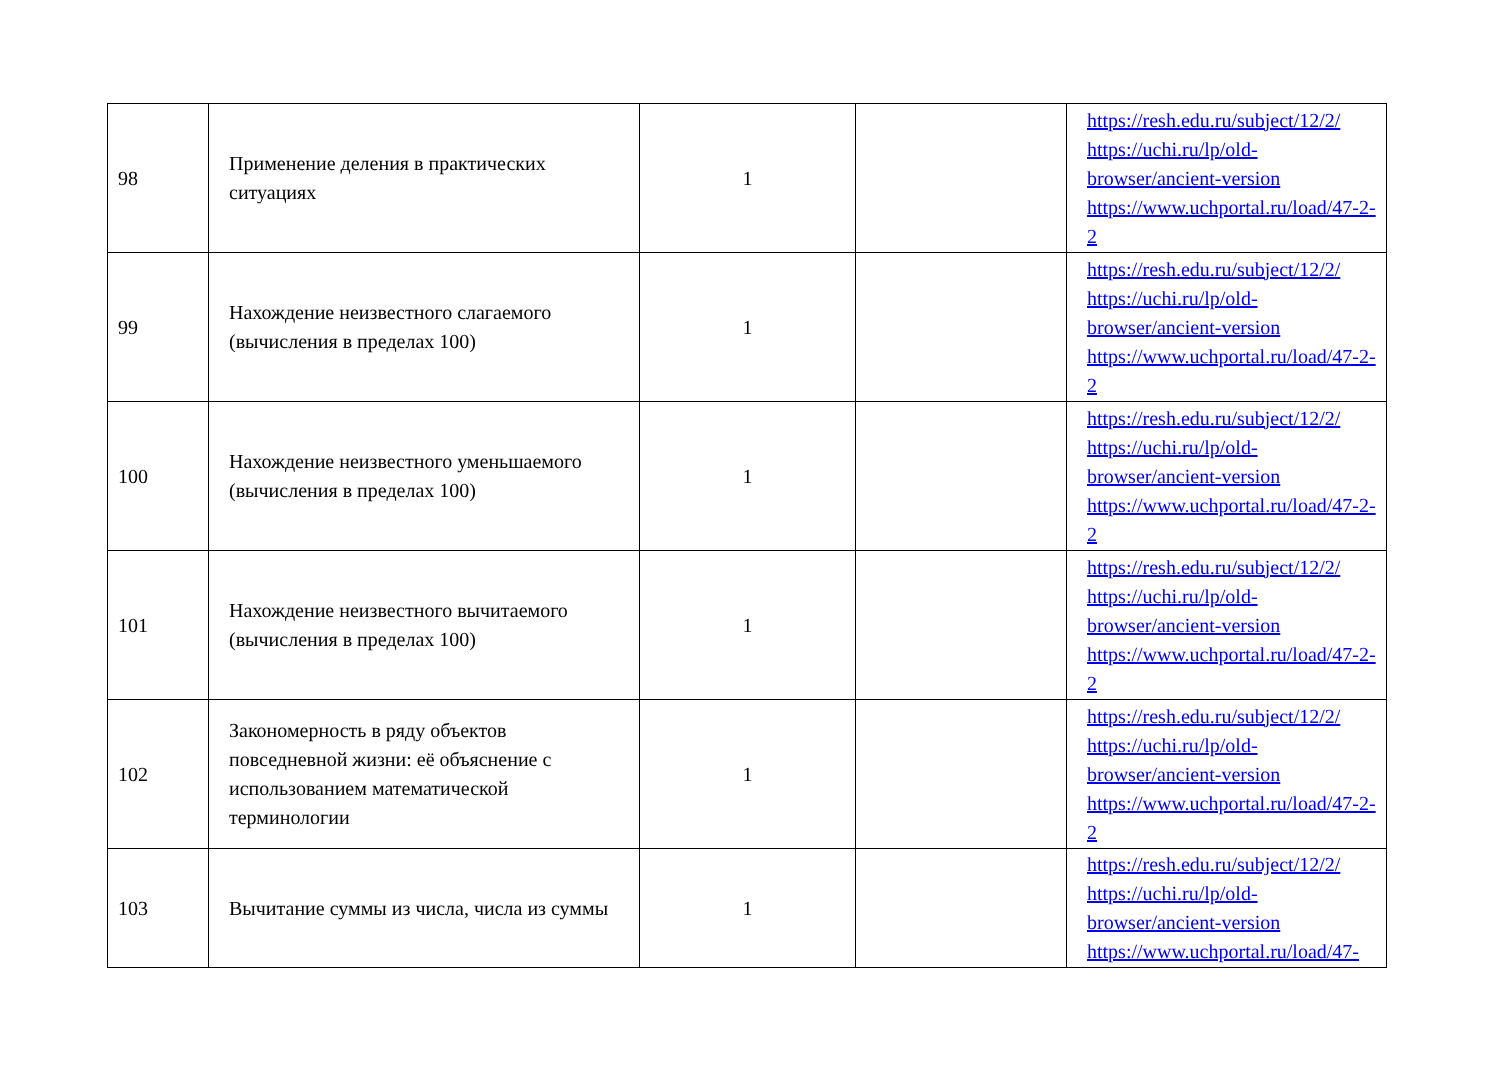| 98 | Применение деления в практических ситуациях | 1 | | https://resh.edu.ru/subject/12/2/ https://uchi.ru/lp/old-browser/ancient-version https://www.uchportal.ru/load/47-2-2 |
| 99 | Нахождение неизвестного слагаемого (вычисления в пределах 100) | 1 | | https://resh.edu.ru/subject/12/2/ https://uchi.ru/lp/old-browser/ancient-version https://www.uchportal.ru/load/47-2-2 |
| 100 | Нахождение неизвестного уменьшаемого (вычисления в пределах 100) | 1 | | https://resh.edu.ru/subject/12/2/ https://uchi.ru/lp/old-browser/ancient-version https://www.uchportal.ru/load/47-2-2 |
| 101 | Нахождение неизвестного вычитаемого (вычисления в пределах 100) | 1 | | https://resh.edu.ru/subject/12/2/ https://uchi.ru/lp/old-browser/ancient-version https://www.uchportal.ru/load/47-2-2 |
| 102 | Закономерность в ряду объектов повседневной жизни: её объяснение с использованием математической терминологии | 1 | | https://resh.edu.ru/subject/12/2/ https://uchi.ru/lp/old-browser/ancient-version https://www.uchportal.ru/load/47-2-2 |
| 103 | Вычитание суммы из числа, числа из суммы | 1 | | https://resh.edu.ru/subject/12/2/ https://uchi.ru/lp/old-browser/ancient-version https://www.uchportal.ru/load/47- |